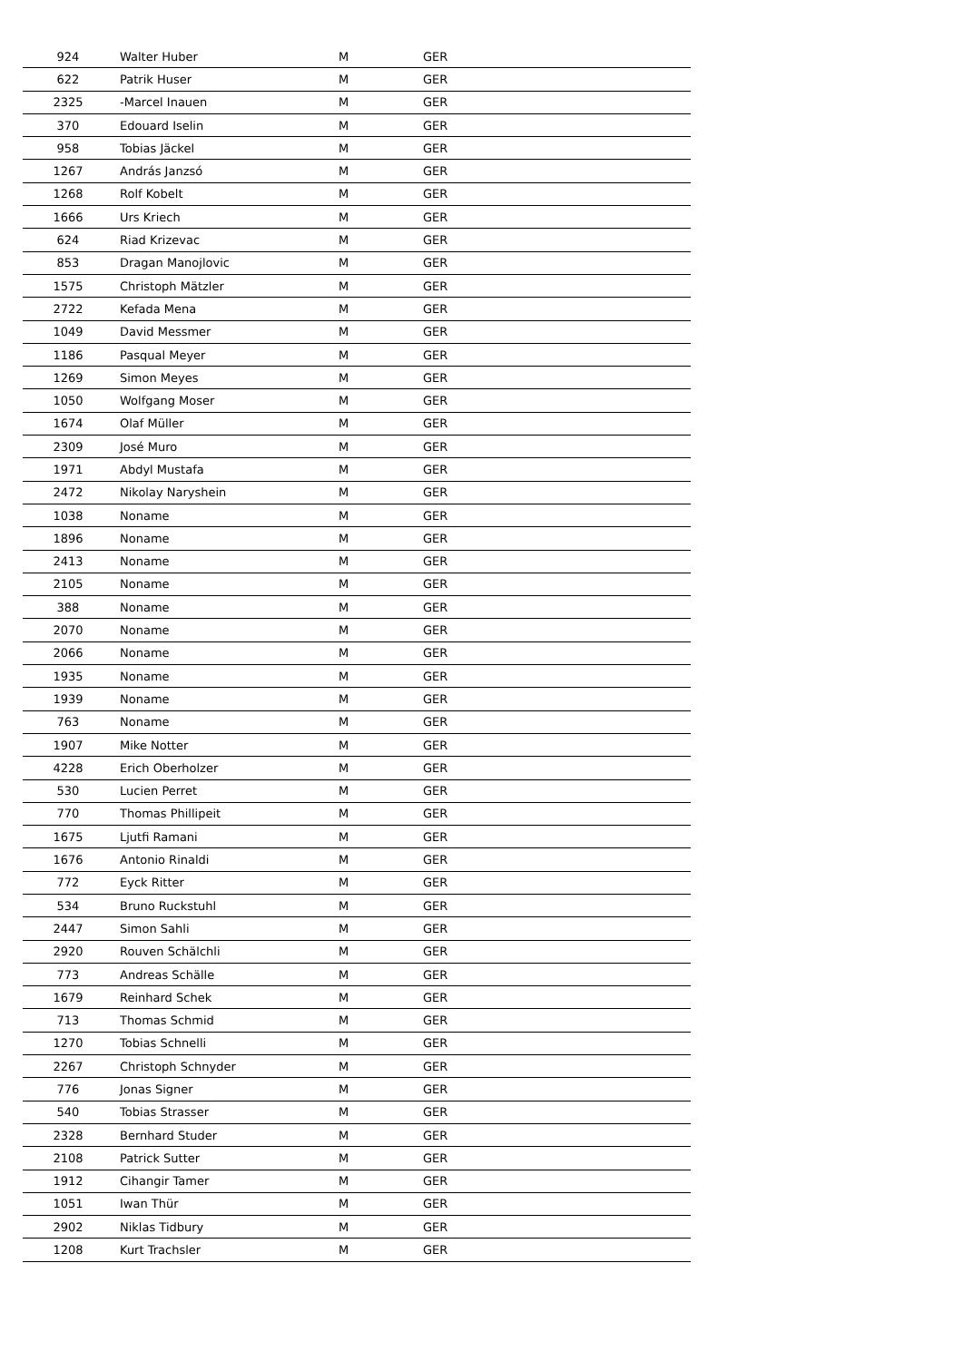| 924 | Walter Huber | M | GER |
| 622 | Patrik Huser | M | GER |
| 2325 | -Marcel Inauen | M | GER |
| 370 | Edouard Iselin | M | GER |
| 958 | Tobias Jäckel | M | GER |
| 1267 | András Janzsó | M | GER |
| 1268 | Rolf Kobelt | M | GER |
| 1666 | Urs Kriech | M | GER |
| 624 | Riad Krizevac | M | GER |
| 853 | Dragan Manojlovic | M | GER |
| 1575 | Christoph Mätzler | M | GER |
| 2722 | Kefada Mena | M | GER |
| 1049 | David Messmer | M | GER |
| 1186 | Pasqual Meyer | M | GER |
| 1269 | Simon Meyes | M | GER |
| 1050 | Wolfgang Moser | M | GER |
| 1674 | Olaf Müller | M | GER |
| 2309 | José Muro | M | GER |
| 1971 | Abdyl Mustafa | M | GER |
| 2472 | Nikolay Naryshein | M | GER |
| 1038 | Noname | M | GER |
| 1896 | Noname | M | GER |
| 2413 | Noname | M | GER |
| 2105 | Noname | M | GER |
| 388 | Noname | M | GER |
| 2070 | Noname | M | GER |
| 2066 | Noname | M | GER |
| 1935 | Noname | M | GER |
| 1939 | Noname | M | GER |
| 763 | Noname | M | GER |
| 1907 | Mike Notter | M | GER |
| 4228 | Erich Oberholzer | M | GER |
| 530 | Lucien Perret | M | GER |
| 770 | Thomas Phillipeit | M | GER |
| 1675 | Ljutfi Ramani | M | GER |
| 1676 | Antonio Rinaldi | M | GER |
| 772 | Eyck Ritter | M | GER |
| 534 | Bruno Ruckstuhl | M | GER |
| 2447 | Simon Sahli | M | GER |
| 2920 | Rouven Schälchli | M | GER |
| 773 | Andreas Schälle | M | GER |
| 1679 | Reinhard Schek | M | GER |
| 713 | Thomas Schmid | M | GER |
| 1270 | Tobias Schnelli | M | GER |
| 2267 | Christoph Schnyder | M | GER |
| 776 | Jonas Signer | M | GER |
| 540 | Tobias Strasser | M | GER |
| 2328 | Bernhard Studer | M | GER |
| 2108 | Patrick Sutter | M | GER |
| 1912 | Cihangir Tamer | M | GER |
| 1051 | Iwan Thür | M | GER |
| 2902 | Niklas Tidbury | M | GER |
| 1208 | Kurt Trachsler | M | GER |